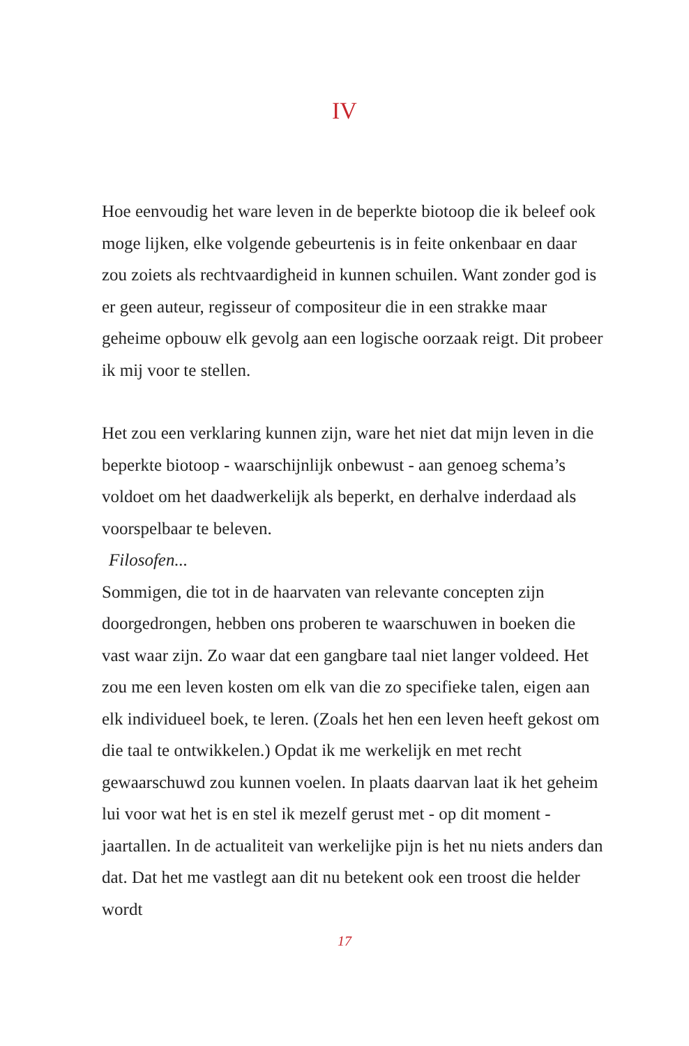IV
Hoe eenvoudig het ware leven in de beperkte biotoop die ik beleef ook moge lijken, elke volgende gebeurtenis is in feite onkenbaar en daar zou zoiets als rechtvaardigheid in kunnen schuilen. Want zonder god is er geen auteur, regisseur of compositeur die in een strakke maar geheime opbouw elk gevolg aan een logische oorzaak reigt. Dit probeer ik mij voor te stellen.
Het zou een verklaring kunnen zijn, ware het niet dat mijn leven in die beperkte biotoop - waarschijnlijk onbewust - aan genoeg schema’s voldoet om het daadwerkelijk als beperkt, en derhalve inderdaad als voorspelbaar te beleven.
Filosofen...
Sommigen, die tot in de haarvaten van relevante concepten zijn doorgedrongen, hebben ons proberen te waarschuwen in boeken die vast waar zijn. Zo waar dat een gangbare taal niet langer voldeed. Het zou me een leven kosten om elk van die zo specifieke talen, eigen aan elk individueel boek, te leren. (Zoals het hen een leven heeft gekost om die taal te ontwikkelen.) Opdat ik me werkelijk en met recht gewaarschuwd zou kunnen voelen. In plaats daarvan laat ik het geheim lui voor wat het is en stel ik mezelf gerust met - op dit moment - jaartallen. In de actualiteit van werkelijke pijn is het nu niets anders dan dat. Dat het me vastlegt aan dit nu betekent ook een troost die helder wordt
17